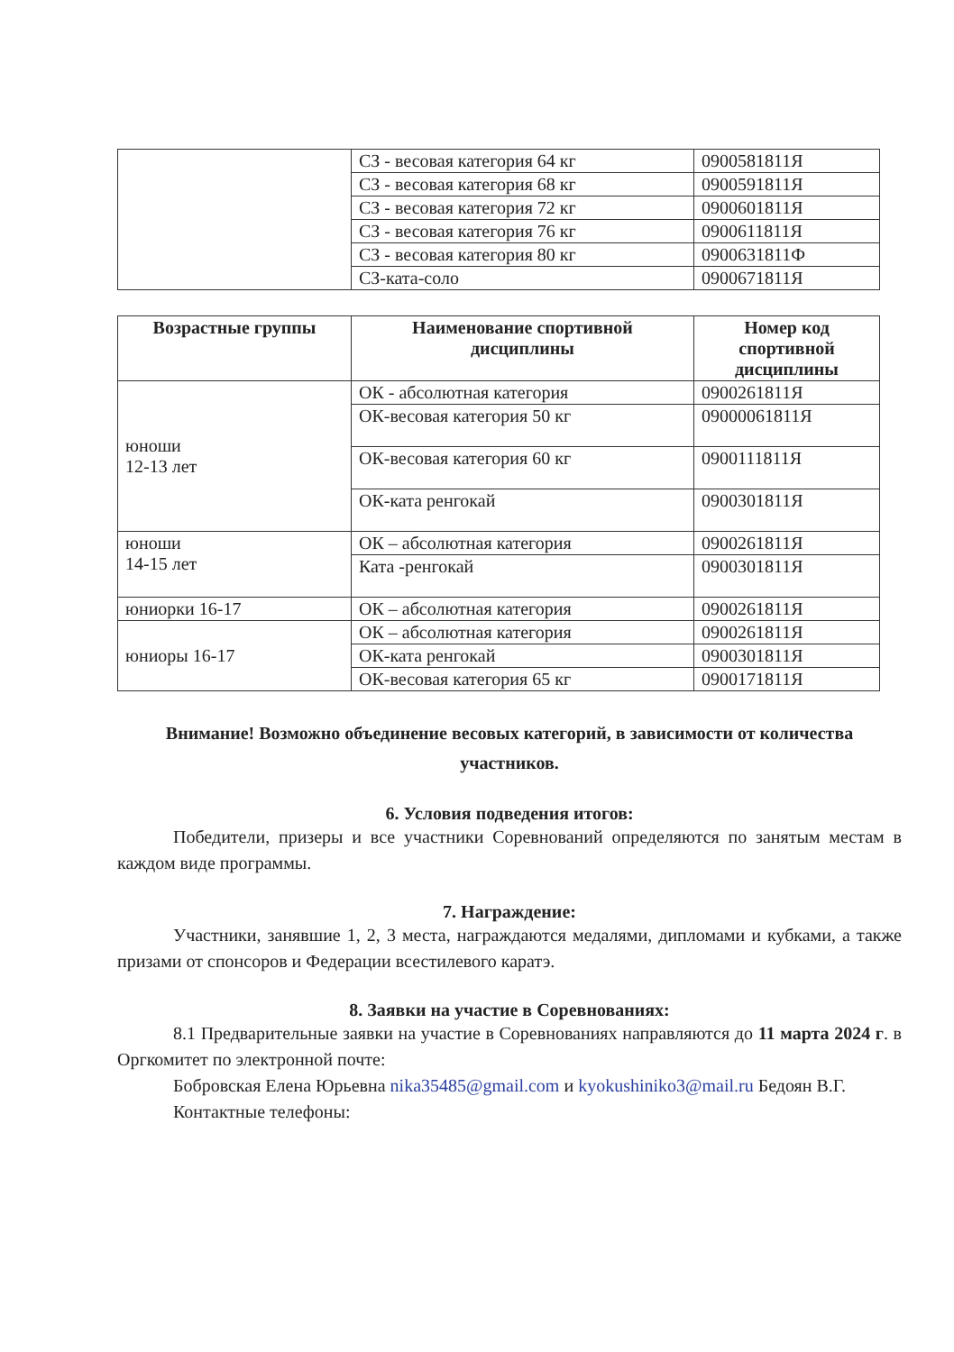| | СЗ - весовая категория 64 кг | 0900581811Я |
| | СЗ - весовая категория 68 кг | 0900591811Я |
| | СЗ - весовая категория 72 кг | 0900601811Я |
| | СЗ - весовая категория 76 кг | 0900611811Я |
| | СЗ - весовая категория 80 кг | 0900631811Ф |
| | СЗ-ката-соло | 0900671811Я |
| Возрастные группы | Наименование спортивной дисциплины | Номер код спортивной дисциплины |
| --- | --- | --- |
| юноши 12-13 лет | ОК - абсолютная категория | 0900261811Я |
| | ОК-весовая категория 50 кг | 09000061811Я |
| | ОК-весовая категория 60 кг | 0900111811Я |
| | ОК-ката ренгокай | 0900301811Я |
| юноши 14-15 лет | ОК – абсолютная категория | 0900261811Я |
| | Ката -ренгокай | 0900301811Я |
| юниорки 16-17 | ОК – абсолютная категория | 0900261811Я |
| юниоры 16-17 | ОК – абсолютная категория | 0900261811Я |
| | ОК-ката ренгокай | 0900301811Я |
| | ОК-весовая категория 65 кг | 0900171811Я |
Внимание! Возможно объединение весовых категорий, в зависимости от количества участников.
6. Условия подведения итогов:
Победители, призеры и все участники Соревнований определяются по занятым местам в каждом виде программы.
7. Награждение:
Участники, занявшие 1, 2, 3 места, награждаются медалями, дипломами и кубками, а также призами от спонсоров и Федерации всестилевого каратэ.
8. Заявки на участие в Соревнованиях:
8.1 Предварительные заявки на участие в Соревнованиях направляются до 11 марта 2024 г. в Оргкомитет по электронной почте:
Бобровская Елена Юрьевна nika35485@gmail.com и kyokushiniko3@mail.ru Бедоян В.Г.
Контактные телефоны: